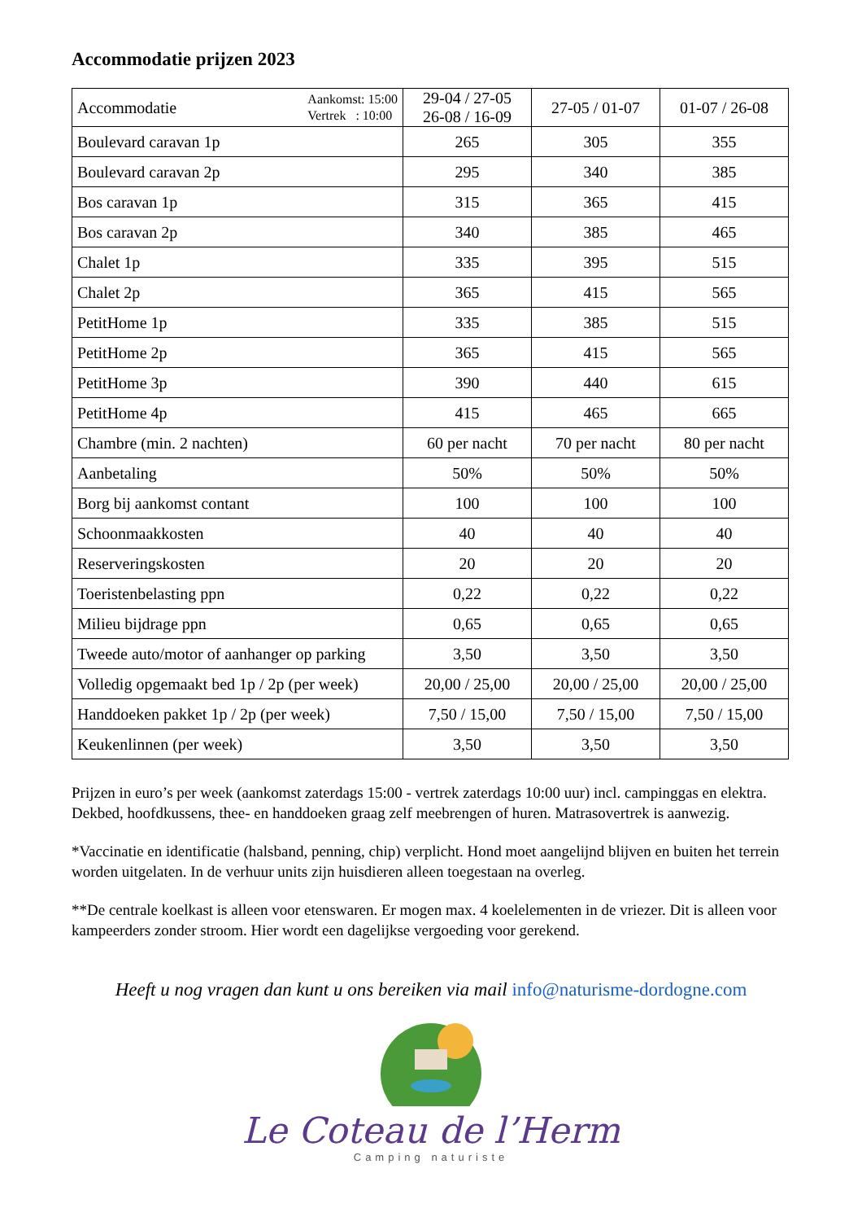Accommodatie prijzen 2023
| Accommodatie Aankomst: 15:00 Vertrek : 10:00 | 29-04 / 27-05 26-08 / 16-09 | 27-05 / 01-07 | 01-07 / 26-08 |
| --- | --- | --- | --- |
| Boulevard caravan 1p | 265 | 305 | 355 |
| Boulevard caravan 2p | 295 | 340 | 385 |
| Bos caravan 1p | 315 | 365 | 415 |
| Bos caravan 2p | 340 | 385 | 465 |
| Chalet 1p | 335 | 395 | 515 |
| Chalet 2p | 365 | 415 | 565 |
| PetitHome 1p | 335 | 385 | 515 |
| PetitHome 2p | 365 | 415 | 565 |
| PetitHome 3p | 390 | 440 | 615 |
| PetitHome 4p | 415 | 465 | 665 |
| Chambre (min. 2 nachten) | 60 per nacht | 70 per nacht | 80 per nacht |
| Aanbetaling | 50% | 50% | 50% |
| Borg bij aankomst contant | 100 | 100 | 100 |
| Schoonmaakkosten | 40 | 40 | 40 |
| Reserveringskosten | 20 | 20 | 20 |
| Toeristenbelasting ppn | 0,22 | 0,22 | 0,22 |
| Milieu bijdrage ppn | 0,65 | 0,65 | 0,65 |
| Tweede auto/motor of aanhanger op parking | 3,50 | 3,50 | 3,50 |
| Volledig opgemaakt bed 1p / 2p (per week) | 20,00 / 25,00 | 20,00 / 25,00 | 20,00 / 25,00 |
| Handdoeken pakket 1p / 2p (per week) | 7,50 / 15,00 | 7,50 / 15,00 | 7,50 / 15,00 |
| Keukenlinnen (per week) | 3,50 | 3,50 | 3,50 |
Prijzen in euro’s per week (aankomst zaterdags 15:00 - vertrek zaterdags 10:00 uur) incl. campinggas en elektra. Dekbed, hoofdkussens, thee- en handdoeken graag zelf meebrengen of huren. Matrasovertrek is aanwezig.
*Vaccinatie en identificatie (halsband, penning, chip) verplicht. Hond moet aangelijnd blijven en buiten het terrein worden uitgelaten. In de verhuur units zijn huisdieren alleen toegestaan na overleg.
**De centrale koelkast is alleen voor etenswaren. Er mogen max. 4 koelelementen in de vriezer. Dit is alleen voor kampeerders zonder stroom. Hier wordt een dagelijkse vergoeding voor gerekend.
Heeft u nog vragen dan kunt u ons bereiken via mail info@naturisme-dordogne.com
Le Coteau de l’Herm
Camping naturiste